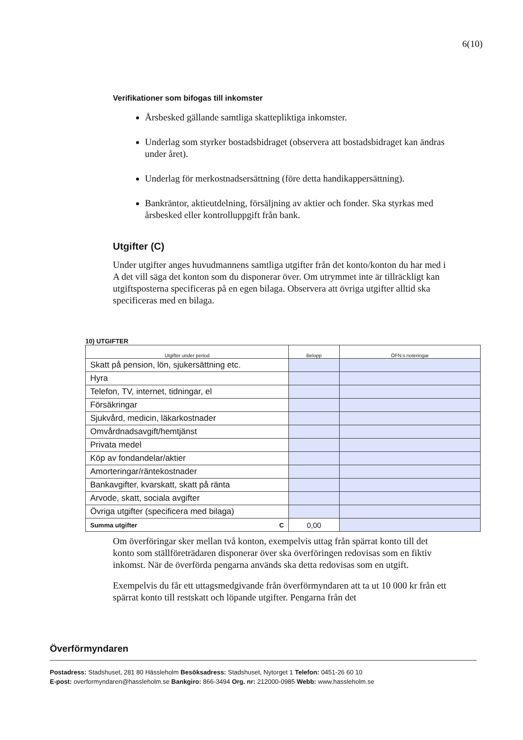6(10)
Verifikationer som bifogas till inkomster
Årsbesked gällande samtliga skattepliktiga inkomster.
Underlag som styrker bostadsbidraget (observera att bostadsbidraget kan ändras under året).
Underlag för merkostnadsersättning (före detta handikappersättning).
Bankräntor, aktieutdelning, försäljning av aktier och fonder. Ska styrkas med årsbesked eller kontrolluppgift från bank.
Utgifter (C)
Under utgifter anges huvudmannens samtliga utgifter från det konto/konton du har med i A det vill säga det konton som du disponerar över. Om utrymmet inte är tillräckligt kan utgiftsposterna specificeras på en egen bilaga. Observera att övriga utgifter alltid ska specificeras med en bilaga.
10) UTGIFTER
| Utgifter under period | Belopp | ÖFN:s noteringar |
| --- | --- | --- |
| Skatt på pension, lön, sjukersättning etc. | | |
| Hyra | | |
| Telefon, TV, internet, tidningar, el | | |
| Försäkringar | | |
| Sjukvård, medicin, läkarkostnader | | |
| Omvårdnadsavgift/hemtjänst | | |
| Privata medel | | |
| Köp av fondandelar/aktier | | |
| Amorteringar/räntekostnader | | |
| Bankavgifter, kvarskatt, skatt på ränta | | |
| Arvode, skatt, sociala avgifter | | |
| Övriga utgifter (specificera med bilaga) | | |
| Summa utgifter C | 0,00 | |
Om överföringar sker mellan två konton, exempelvis uttag från spärrat konto till det konto som ställföreträdaren disponerar över ska överföringen redovisas som en fiktiv inkomst. När de överförda pengarna används ska detta redovisas som en utgift.
Exempelvis du får ett uttagsmedgivande från överförmyndaren att ta ut 10 000 kr från ett spärrat konto till restskatt och löpande utgifter. Pengarna från det
Överförmyndaren
Postadress: Stadshuset, 281 80 Hässleholm Besöksadress: Stadshuset, Nytorget 1 Telefon: 0451-26 60 10
E-post: overformyndaren@hassleholm.se Bankgiro: 866-3494 Org. nr: 212000-0985 Webb: www.hassleholm.se